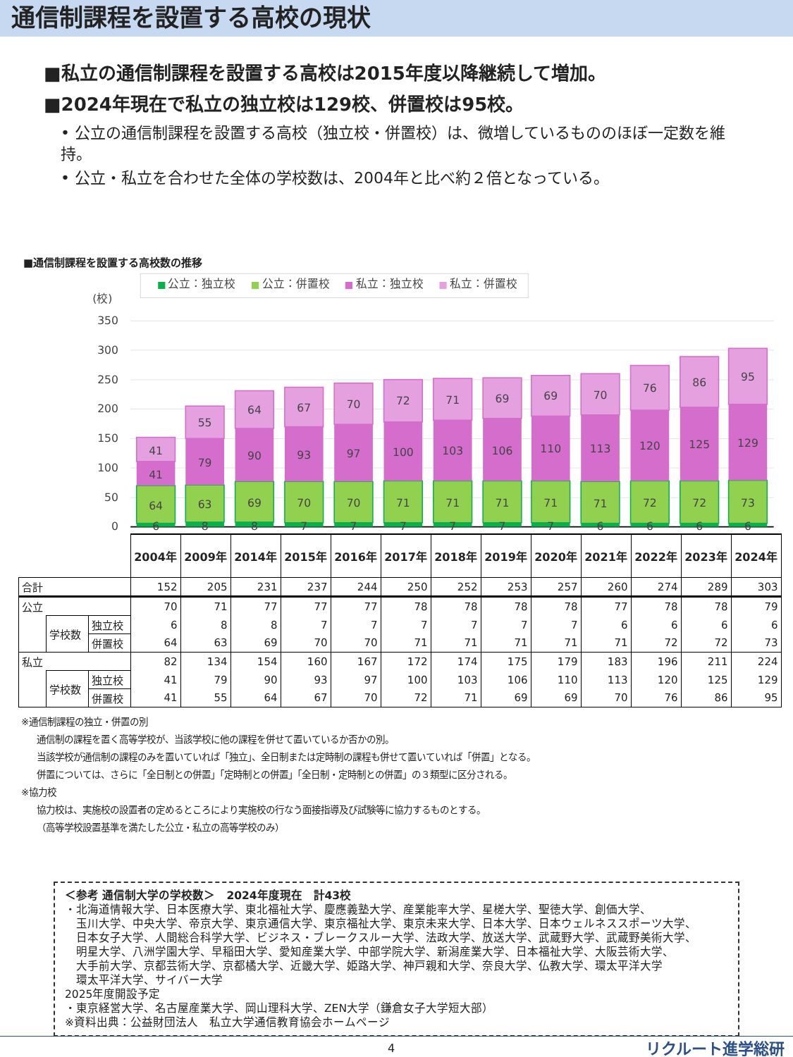通信制課程を設置する高校の現状
■私立の通信制課程を設置する高校は2015年度以降継続して増加。
■2024年現在で私立の独立校は129校、併置校は95校。
• 公立の通信制課程を設置する高校（独立校・併置校）は、微増しているもののほぼ一定数を維持。
• 公立・私立を合わせた全体の学校数は、2004年と比べ約２倍となっている。
■通信制課程を設置する高校数の推移
公立：独立校
公立：併置校
私立：独立校
私立：併置校
(校)
350
300
250
200
150
100
50
0
6
64
41
41
8
63
79
55
8
69
90
64
7
70
93
67
7
70
97
70
7
71
100
72
7
71
103
71
7
71
106
69
7
71
110
69
6
71
113
70
6
72
120
76
6
72
125
86
6
73
129
95
| | | | 2004年 | 2009年 | 2014年 | 2015年 | 2016年 | 2017年 | 2018年 | 2019年 | 2020年 | 2021年 | 2022年 | 2023年 | 2024年 |
| 合計 | | | 152 | 205 | 231 | 237 | 244 | 250 | 252 | 253 | 257 | 260 | 274 | 289 | 303 |
| 公立 | | | 70 | 71 | 77 | 77 | 77 | 78 | 78 | 78 | 78 | 77 | 78 | 78 | 79 |
| | 学校数 | 独立校 | 6 | 8 | 8 | 7 | 7 | 7 | 7 | 7 | 7 | 6 | 6 | 6 | 6 |
| | | 併置校 | 64 | 63 | 69 | 70 | 70 | 71 | 71 | 71 | 71 | 71 | 72 | 72 | 73 |
| 私立 | | | 82 | 134 | 154 | 160 | 167 | 172 | 174 | 175 | 179 | 183 | 196 | 211 | 224 |
| | 学校数 | 独立校 | 41 | 79 | 90 | 93 | 97 | 100 | 103 | 106 | 110 | 113 | 120 | 125 | 129 |
| | | 併置校 | 41 | 55 | 64 | 67 | 70 | 72 | 71 | 69 | 69 | 70 | 76 | 86 | 95 |
※通信制課程の独立・併置の別
通信制の課程を置く高等学校が、当該学校に他の課程を併せて置いているか否かの別。
当該学校が通信制の課程のみを置いていれば「独立」、全日制または定時制の課程も併せて置いていれば「併置」となる。
併置については、さらに「全日制との併置」「定時制との併置」「全日制・定時制との併置」の３類型に区分される。
※協力校
協力校は、実施校の設置者の定めるところにより実施校の行なう面接指導及び試験等に協力するものとする。
（高等学校設置基準を満たした公立・私立の高等学校のみ）
＜参考 通信制大学の学校数＞　2024年度現在　計43校
・北海道情報大学、日本医療大学、東北福祉大学、慶應義塾大学、産業能率大学、星槎大学、聖徳大学、創価大学、
　玉川大学、中央大学、帝京大学、東京通信大学、東京福祉大学、東京未来大学、日本大学、日本ウェルネススポーツ大学、
　日本女子大学、人間総合科学大学、ビジネス・ブレークスルー大学、法政大学、放送大学、武蔵野大学、武蔵野美術大学、
　明星大学、八洲学園大学、早稲田大学、愛知産業大学、中部学院大学、新潟産業大学、日本福祉大学、大阪芸術大学、
　大手前大学、京都芸術大学、京都橘大学、近畿大学、姫路大学、神戸親和大学、奈良大学、仏教大学、環太平洋大学
　環太平洋大学、サイバー大学
2025年度開設予定
・東京経営大学、名古屋産業大学、岡山理科大学、ZEN大学（鎌倉女子大学短大部）
※資料出典：公益財団法人　私立大学通信教育協会ホームページ
4 リクルート進学総研